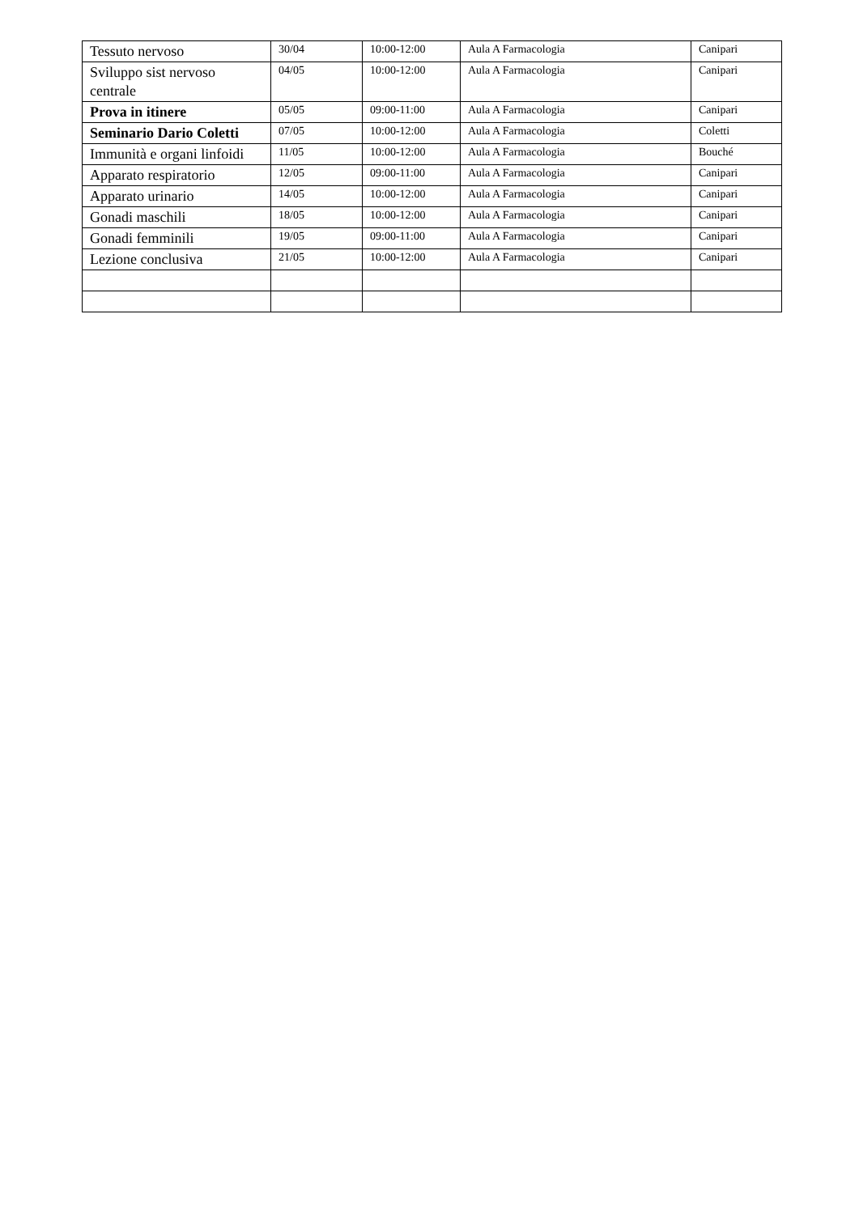| Tessuto nervoso | 30/04 | 10:00-12:00 | Aula A Farmacologia | Canipari |
| Sviluppo sist nervoso centrale | 04/05 | 10:00-12:00 | Aula A Farmacologia | Canipari |
| Prova in itinere | 05/05 | 09:00-11:00 | Aula A Farmacologia | Canipari |
| Seminario Dario Coletti | 07/05 | 10:00-12:00 | Aula A Farmacologia | Coletti |
| Immunità e organi linfoidi | 11/05 | 10:00-12:00 | Aula A Farmacologia | Bouché |
| Apparato respiratorio | 12/05 | 09:00-11:00 | Aula A Farmacologia | Canipari |
| Apparato urinario | 14/05 | 10:00-12:00 | Aula A Farmacologia | Canipari |
| Gonadi maschili | 18/05 | 10:00-12:00 | Aula A Farmacologia | Canipari |
| Gonadi femminili | 19/05 | 09:00-11:00 | Aula A Farmacologia | Canipari |
| Lezione conclusiva | 21/05 | 10:00-12:00 | Aula A Farmacologia | Canipari |